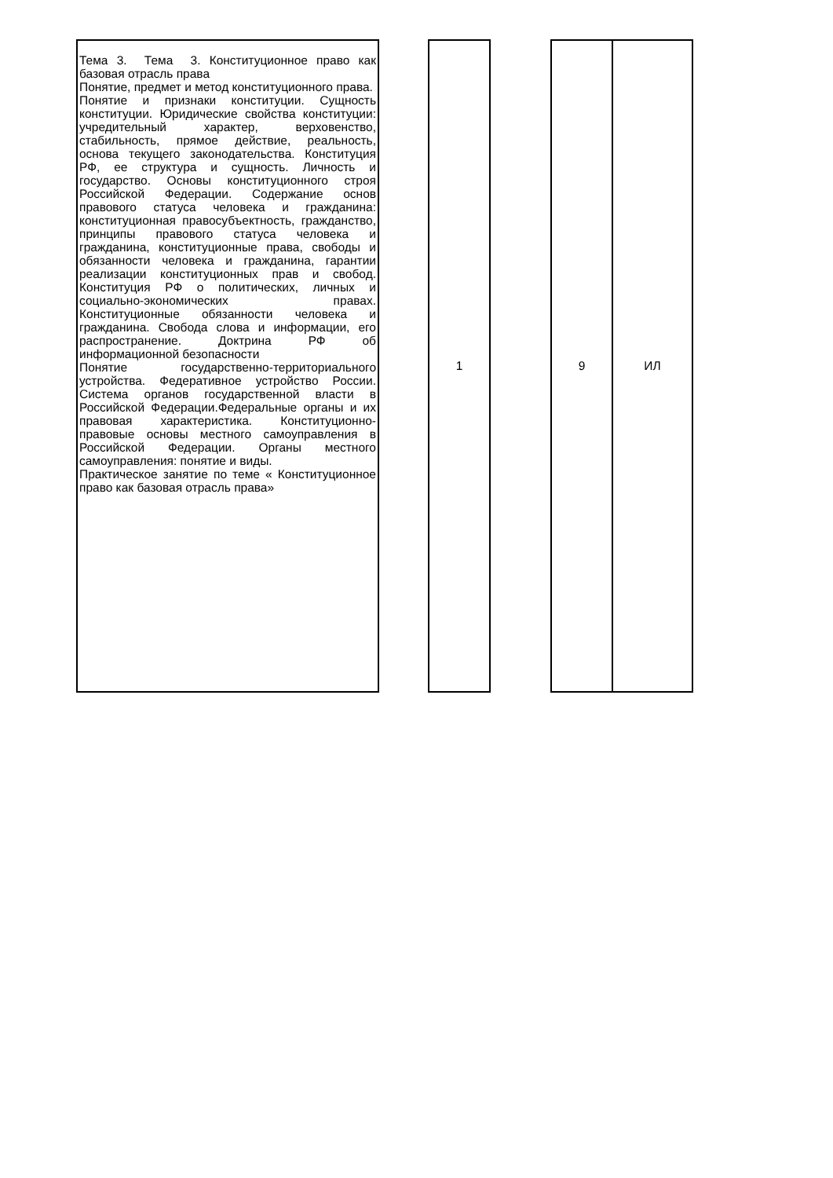| Тема 3. Тема 3. Конституционное право как базовая отрасль права Понятие, предмет и метод конституционного права. Понятие и признаки конституции. Сущность конституции. Юридические свойства конституции: учредительный характер, верховенство, стабильность, прямое действие, реальность, основа текущего законодательства. Конституция РФ, ее структура и сущность. Личность и государство. Основы конституционного строя Российской Федерации. Содержание основ правового статуса человека и гражданина: конституционная правосубъектность, гражданство, принципы правового статуса человека и гражданина, конституционные права, свободы и обязанности человека и гражданина, гарантии реализации конституционных прав и свобод. Конституция РФ о политических, личных и социально-экономических правах. Конституционные обязанности человека и гражданина. Свобода слова и информации, его распространение. Доктрина РФ об информационной безопасности Понятие государственно-территориального устройства. Федеративное устройство России. Система органов государственной власти в Российской Федерации.Федеральные органы и их правовая характеристика. Конституционно-правовые основы местного самоуправления в Российской Федерации. Органы местного самоуправления: понятие и виды. Практическое занятие по теме « Конституционное право как базовая отрасль права» | | 1 | | 9 | ИЛ |